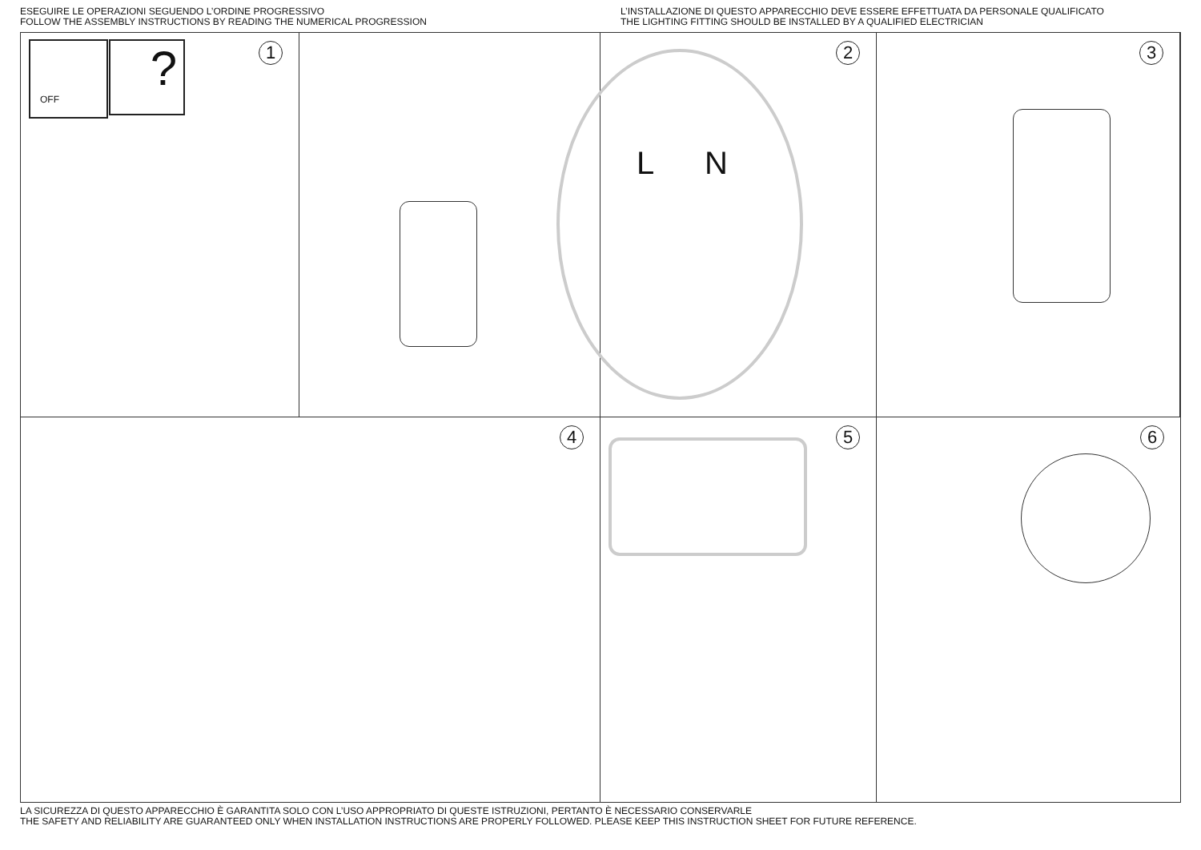ESEGUIRE LE OPERAZIONI SEGUENDO L’ORDINE PROGRESSIVO
FOLLOW THE ASSEMBLY INSTRUCTIONS BY READING THE NUMERICAL PROGRESSION
L’INSTALLAZIONE DI QUESTO APPARECCHIO DEVE ESSERE EFFETTUATA DA PERSONALE QUALIFICATO
THE LIGHTING FITTING SHOULD BE INSTALLED BY A QUALIFIED ELECTRICIAN
1 OFF ?
2
L N
3
4
5
6
LA SICUREZZA DI QUESTO APPARECCHIO È GARANTITA SOLO CON L’USO APPROPRIATO DI QUESTE ISTRUZIONI, PERTANTO È NECESSARIO CONSERVARLE
THE SAFETY AND RELIABILITY ARE GUARANTEED ONLY WHEN INSTALLATION INSTRUCTIONS ARE PROPERLY FOLLOWED. PLEASE KEEP THIS INSTRUCTION SHEET FOR FUTURE REFERENCE.